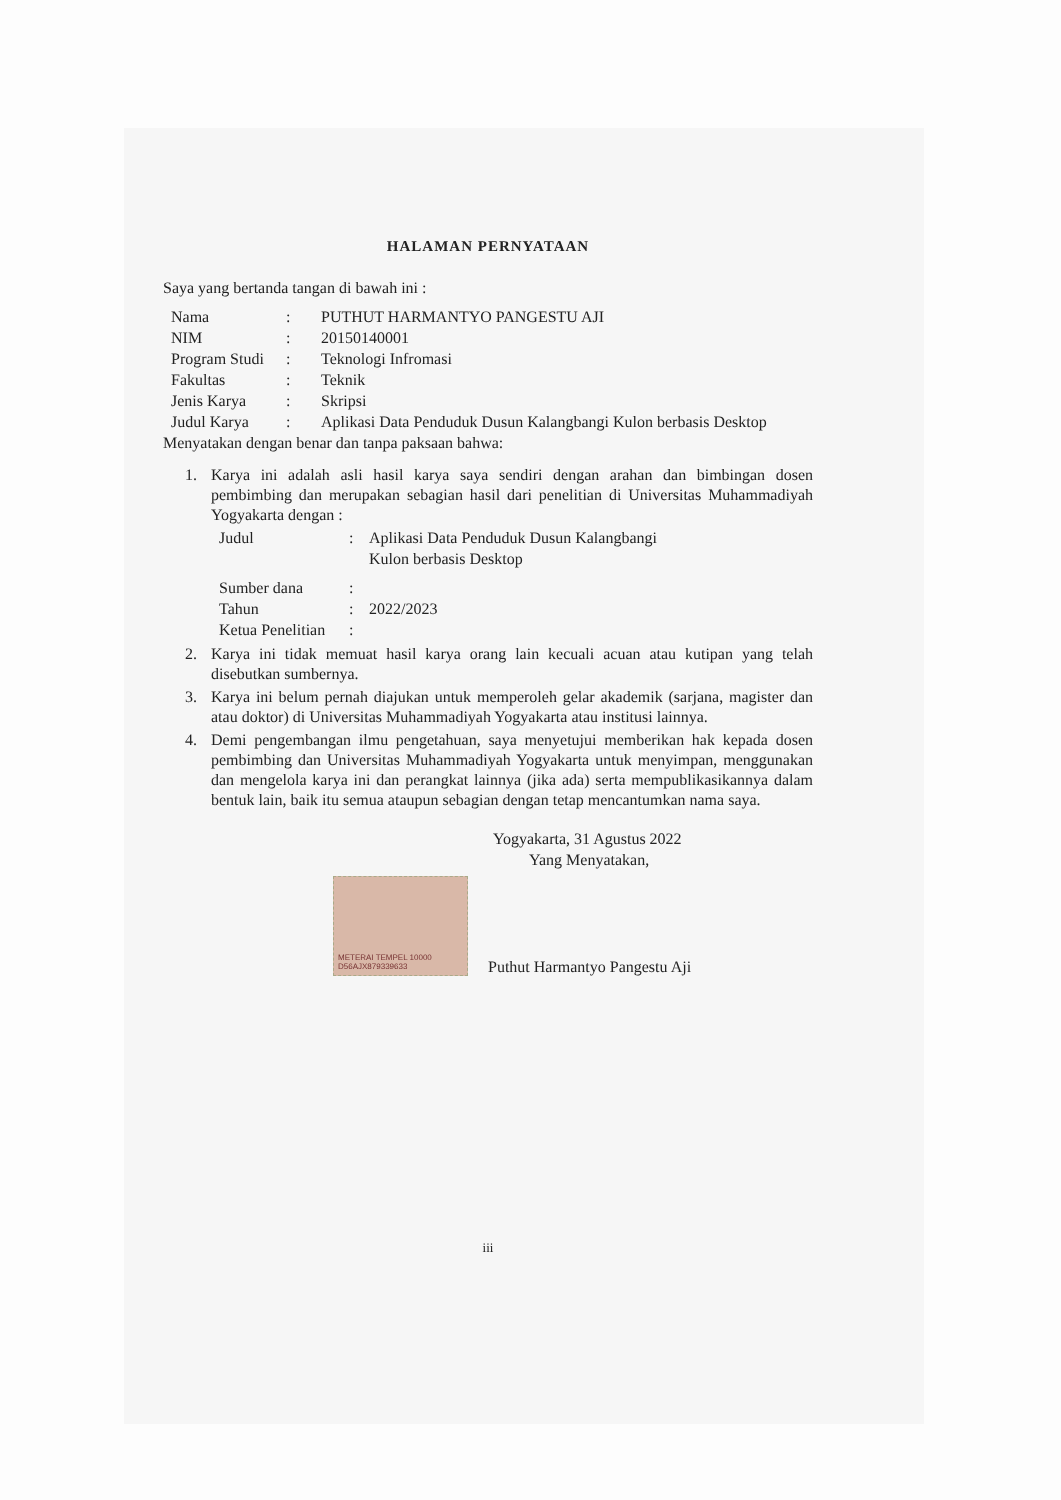HALAMAN PERNYATAAN
Saya yang bertanda tangan di bawah ini :
| Nama | : | PUTHUT HARMANTYO PANGESTU AJI |
| NIM | : | 20150140001 |
| Program Studi | : | Teknologi Infromasi |
| Fakultas | : | Teknik |
| Jenis Karya | : | Skripsi |
| Judul Karya | : | Aplikasi Data Penduduk Dusun Kalangbangi Kulon berbasis Desktop |
Menyatakan dengan benar dan tanpa paksaan bahwa:
1. Karya ini adalah asli hasil karya saya sendiri dengan arahan dan bimbingan dosen pembimbing dan merupakan sebagian hasil dari penelitian di Universitas Muhammadiyah Yogyakarta dengan :
| Judul | : | Aplikasi Data Penduduk Dusun Kalangbangi Kulon berbasis Desktop |
| Sumber dana | : | |
| Tahun | : | 2022/2023 |
| Ketua Penelitian | : | |
2. Karya ini tidak memuat hasil karya orang lain kecuali acuan atau kutipan yang telah disebutkan sumbernya.
3. Karya ini belum pernah diajukan untuk memperoleh gelar akademik (sarjana, magister dan atau doktor) di Universitas Muhammadiyah Yogyakarta atau institusi lainnya.
4. Demi pengembangan ilmu pengetahuan, saya menyetujui memberikan hak kepada dosen pembimbing dan Universitas Muhammadiyah Yogyakarta untuk menyimpan, menggunakan dan mengelola karya ini dan perangkat lainnya (jika ada) serta mempublikasikannya dalam bentuk lain, baik itu semua ataupun sebagian dengan tetap mencantumkan nama saya.
Yogyakarta, 31 Agustus 2022
Yang Menyatakan,
METERAI TEMPEL 10000 D56AJX879339633
Puthut Harmantyo Pangestu Aji
iii